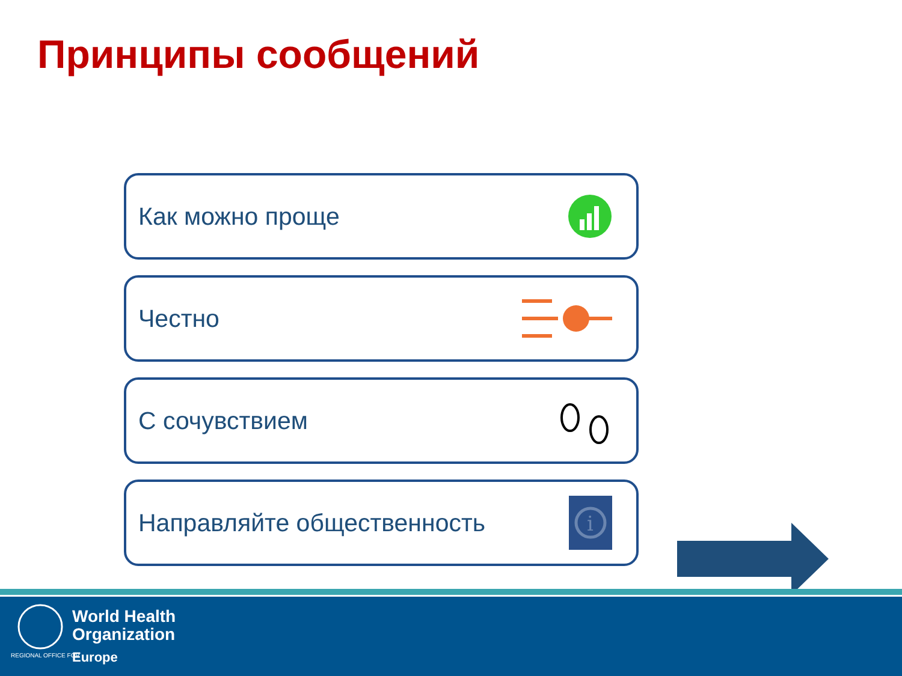Принципы сообщений
Как можно проще
Честно
С сочувствием
Направляйте общественность
i
World Health
Organization
REGIONAL OFFICE FOR Europe